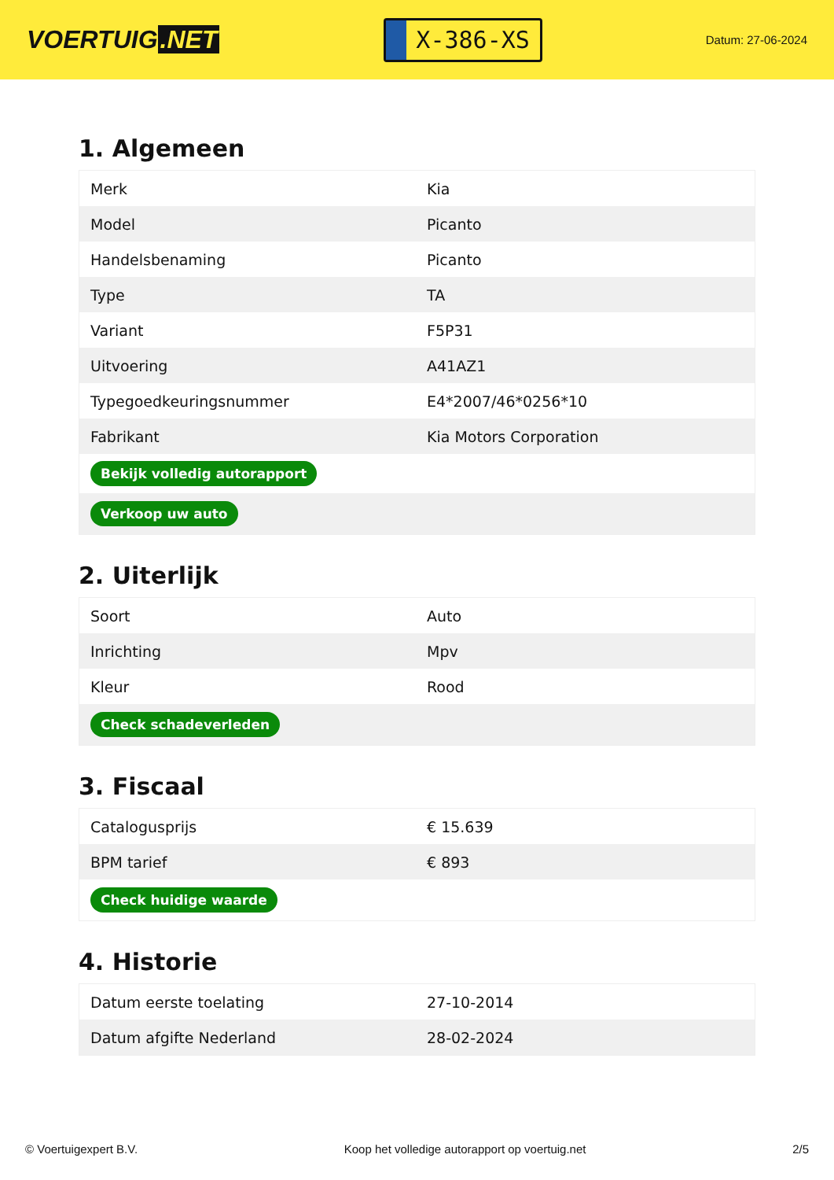VOERTUIG.NET
X-386-XS
Datum: 27-06-2024
1. Algemeen
| Merk | Kia |
| Model | Picanto |
| Handelsbenaming | Picanto |
| Type | TA |
| Variant | F5P31 |
| Uitvoering | A41AZ1 |
| Typegoedkeuringsnummer | E4*2007/46*0256*10 |
| Fabrikant | Kia Motors Corporation |
| Bekijk volledig autorapport | |
| Verkoop uw auto | |
2. Uiterlijk
| Soort | Auto |
| Inrichting | Mpv |
| Kleur | Rood |
| Check schadeverleden | |
3. Fiscaal
| Catalogusprijs | € 15.639 |
| BPM tarief | € 893 |
| Check huidige waarde | |
4. Historie
| Datum eerste toelating | 27-10-2014 |
| Datum afgifte Nederland | 28-02-2024 |
© Voertuigexpert B.V. Koop het volledige autorapport op voertuig.net 2/5